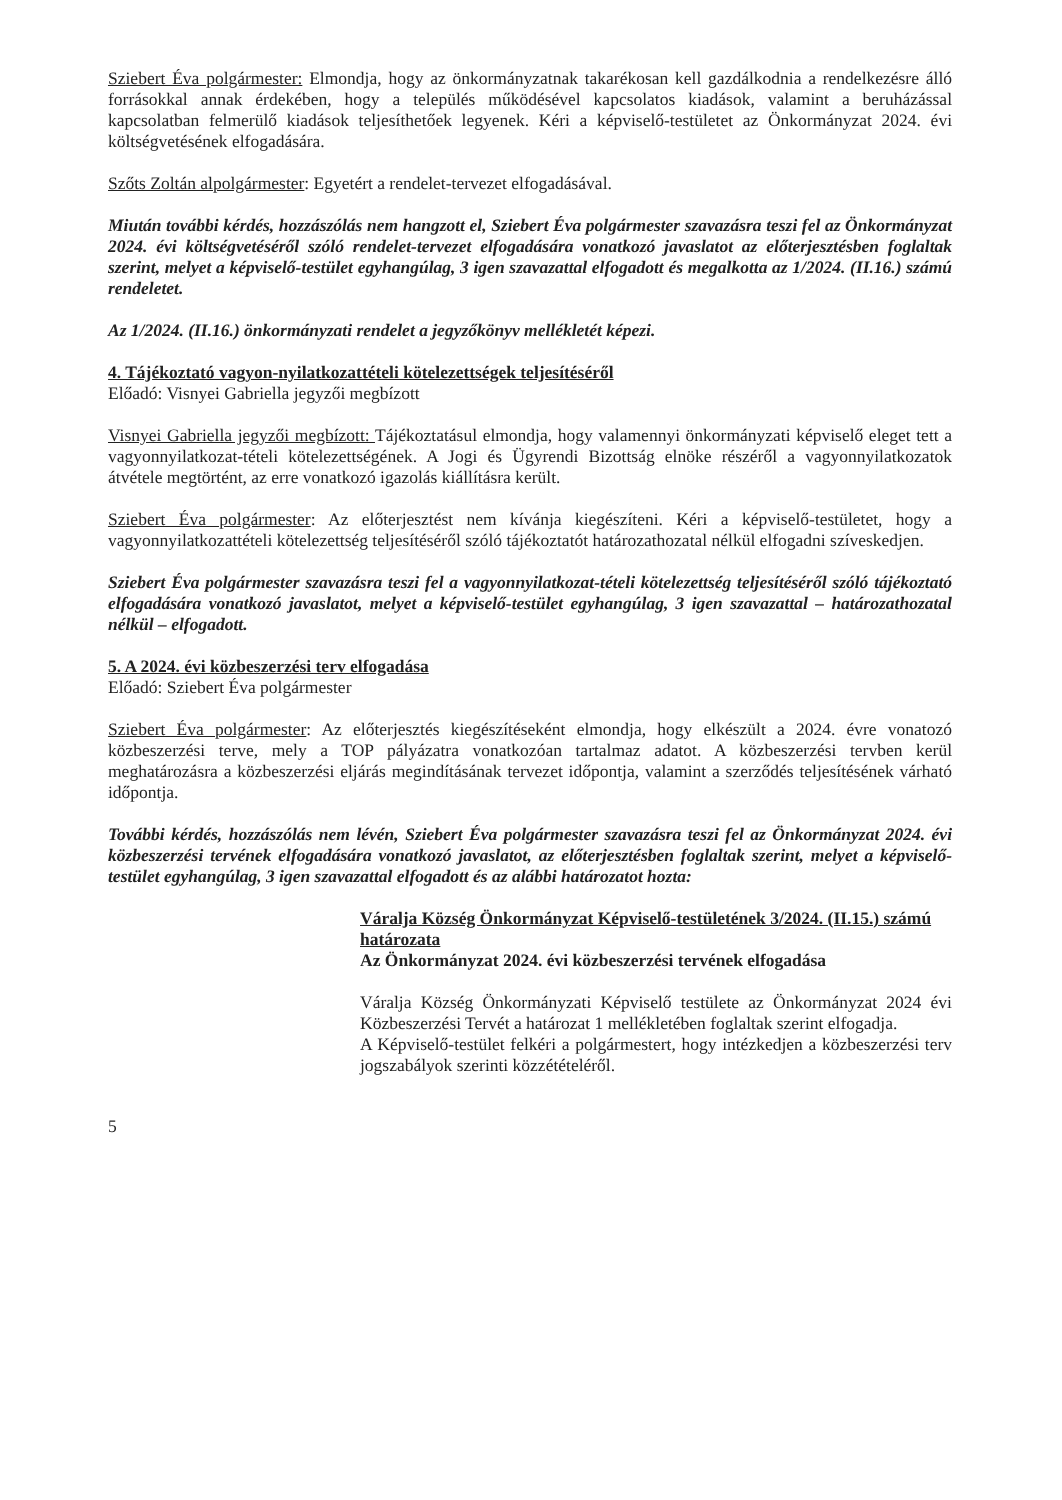Sziebert Éva polgármester: Elmondja, hogy az önkormányzatnak takarékosan kell gazdálkodnia a rendelkezésre álló forrásokkal annak érdekében, hogy a település működésével kapcsolatos kiadások, valamint a beruházással kapcsolatban felmerülő kiadások teljesíthetőek legyenek. Kéri a képviselő-testületet az Önkormányzat 2024. évi költségvetésének elfogadására.
Szőts Zoltán alpolgármester: Egyetért a rendelet-tervezet elfogadásával.
Miután további kérdés, hozzászólás nem hangzott el, Sziebert Éva polgármester szavazásra teszi fel az Önkormányzat 2024. évi költségvetéséről szóló rendelet-tervezet elfogadására vonatkozó javaslatot az előterjesztésben foglaltak szerint, melyet a képviselő-testület egyhangúlag, 3 igen szavazattal elfogadott és megalkotta az 1/2024. (II.16.) számú rendeletet.
Az 1/2024. (II.16.) önkormányzati rendelet a jegyzőkönyv mellékletét képezi.
4. Tájékoztató vagyon-nyilatkozattételi kötelezettségek teljesítéséről
Előadó: Visnyei Gabriella jegyzői megbízott
Visnyei Gabriella jegyzői megbízott: Tájékoztatásul elmondja, hogy valamennyi önkormányzati képviselő eleget tett a vagyonnyilatkozat-tételi kötelezettségének. A Jogi és Ügyrendi Bizottság elnöke részéről a vagyonnyilatkozatok átvétele megtörtént, az erre vonatkozó igazolás kiállításra került.
Sziebert Éva polgármester: Az előterjesztést nem kívánja kiegészíteni. Kéri a képviselő-testületet, hogy a vagyonnyilatkozattételi kötelezettség teljesítéséről szóló tájékoztatót határozathozatal nélkül elfogadni szíveskedjen.
Sziebert Éva polgármester szavazásra teszi fel a vagyonnyilatkozat-tételi kötelezettség teljesítéséről szóló tájékoztató elfogadására vonatkozó javaslatot, melyet a képviselő-testület egyhangúlag, 3 igen szavazattal – határozathozatal nélkül – elfogadott.
5. A 2024. évi közbeszerzési terv elfogadása
Előadó: Sziebert Éva polgármester
Sziebert Éva polgármester: Az előterjesztés kiegészítéseként elmondja, hogy elkészült a 2024. évre vonatozó közbeszerzési terve, mely a TOP pályázatra vonatkozóan tartalmaz adatot. A közbeszerzési tervben kerül meghatározásra a közbeszerzési eljárás megindításának tervezet időpontja, valamint a szerződés teljesítésének várható időpontja.
További kérdés, hozzászólás nem lévén, Sziebert Éva polgármester szavazásra teszi fel az Önkormányzat 2024. évi közbeszerzési tervének elfogadására vonatkozó javaslatot, az előterjesztésben foglaltak szerint, melyet a képviselő-testület egyhangúlag, 3 igen szavazattal elfogadott és az alábbi határozatot hozta:
Váralja Község Önkormányzat Képviselő-testületének 3/2024. (II.15.) számú határozata
Az Önkormányzat 2024. évi közbeszerzési tervének elfogadása
Váralja Község Önkormányzati Képviselő testülete az Önkormányzat 2024 évi Közbeszerzési Tervét a határozat 1 mellékletében foglaltak szerint elfogadja.
A Képviselő-testület felkéri a polgármestert, hogy intézkedjen a közbeszerzési terv jogszabályok szerinti közzétételéről.
5